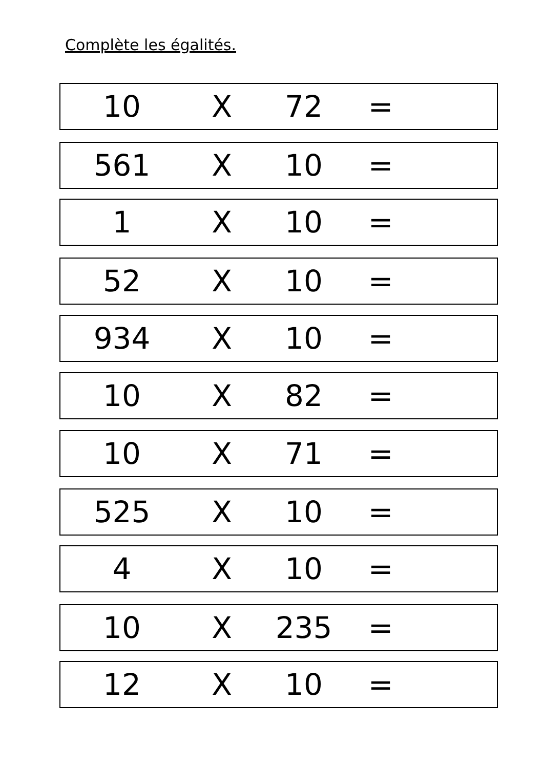Complète les égalités.
10 X 72 =
561 X 10 =
1 X 10 =
52 X 10 =
934 X 10 =
10 X 82 =
10 X 71 =
525 X 10 =
4 X 10 =
10 X 235 =
12 X 10 =